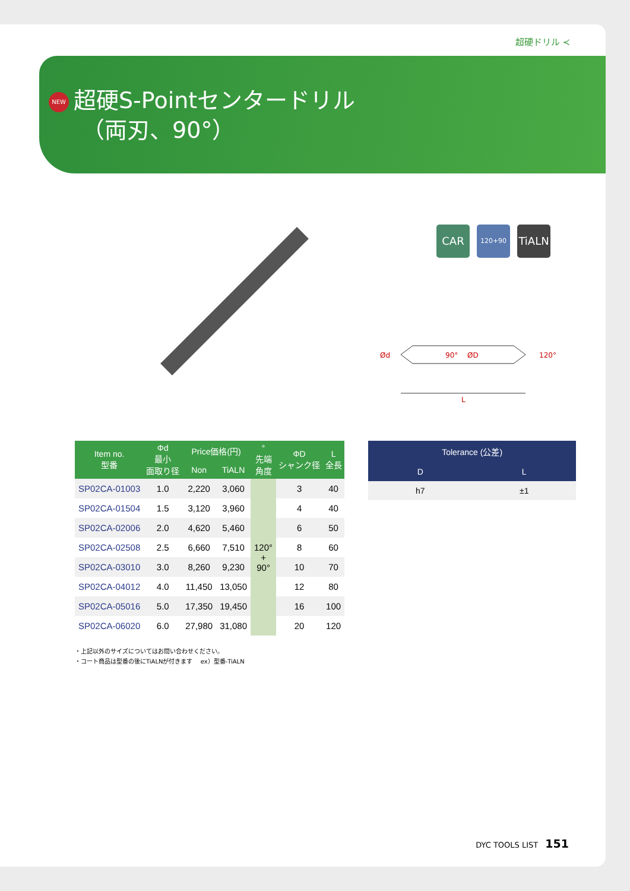超硬ドリル ≺
NEW 超硬S-Pointセンタードリル
（両刃、90°）
CAR
120+90
TiALN
Ød
90°
ØD
120°
L
| Item no. 型番 | Φd 最小 面取り径 | Price価格(円) | | ° 先端 角度 | ΦD シャンク径 | L 全長 |
| --- | --- | --- | --- | --- | --- | --- |
| | | Non | TiALN | | | |
| SP02CA-01003 | 1.0 | 2,220 | 3,060 | 120° + 90° | 3 | 40 |
| SP02CA-01504 | 1.5 | 3,120 | 3,960 | | 4 | 40 |
| SP02CA-02006 | 2.0 | 4,620 | 5,460 | | 6 | 50 |
| SP02CA-02508 | 2.5 | 6,660 | 7,510 | | 8 | 60 |
| SP02CA-03010 | 3.0 | 8,260 | 9,230 | | 10 | 70 |
| SP02CA-04012 | 4.0 | 11,450 | 13,050 | | 12 | 80 |
| SP02CA-05016 | 5.0 | 17,350 | 19,450 | | 16 | 100 |
| SP02CA-06020 | 6.0 | 27,980 | 31,080 | | 20 | 120 |
| Tolerance (公差) | |
| --- | --- |
| D | L |
| h7 | ±1 |
・上記以外のサイズについてはお問い合わせください。
・コート商品は型番の後にTiALNが付きます　 ex）型番-TiALN
DYC TOOLS LIST 151